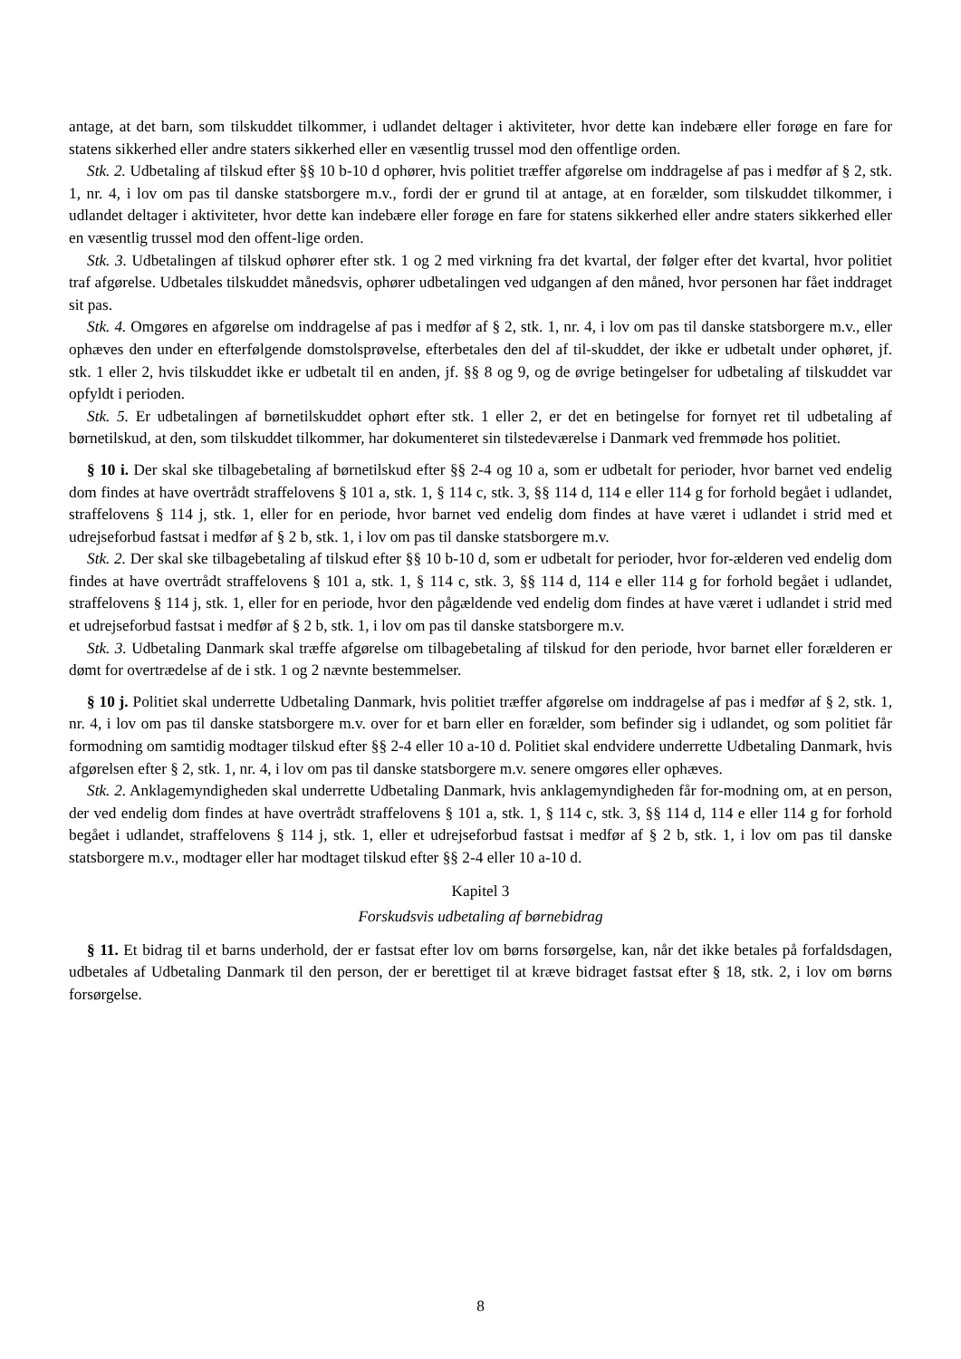antage, at det barn, som tilskuddet tilkommer, i udlandet deltager i aktiviteter, hvor dette kan indebære eller forøge en fare for statens sikkerhed eller andre staters sikkerhed eller en væsentlig trussel mod den offentlige orden.
Stk. 2. Udbetaling af tilskud efter §§ 10 b-10 d ophører, hvis politiet træffer afgørelse om inddragelse af pas i medfør af § 2, stk. 1, nr. 4, i lov om pas til danske statsborgere m.v., fordi der er grund til at antage, at en forælder, som tilskuddet tilkommer, i udlandet deltager i aktiviteter, hvor dette kan indebære eller forøge en fare for statens sikkerhed eller andre staters sikkerhed eller en væsentlig trussel mod den offent-lige orden.
Stk. 3. Udbetalingen af tilskud ophører efter stk. 1 og 2 med virkning fra det kvartal, der følger efter det kvartal, hvor politiet traf afgørelse. Udbetales tilskuddet månedsvis, ophører udbetalingen ved udgangen af den måned, hvor personen har fået inddraget sit pas.
Stk. 4. Omgøres en afgørelse om inddragelse af pas i medfør af § 2, stk. 1, nr. 4, i lov om pas til danske statsborgere m.v., eller ophæves den under en efterfølgende domstolsprøvelse, efterbetales den del af til-skuddet, der ikke er udbetalt under ophøret, jf. stk. 1 eller 2, hvis tilskuddet ikke er udbetalt til en anden, jf. §§ 8 og 9, og de øvrige betingelser for udbetaling af tilskuddet var opfyldt i perioden.
Stk. 5. Er udbetalingen af børnetilskuddet ophørt efter stk. 1 eller 2, er det en betingelse for fornyet ret til udbetaling af børnetilskud, at den, som tilskuddet tilkommer, har dokumenteret sin tilstedeværelse i Danmark ved fremmøde hos politiet.
§ 10 i. Der skal ske tilbagebetaling af børnetilskud efter §§ 2-4 og 10 a, som er udbetalt for perioder, hvor barnet ved endelig dom findes at have overtrådt straffelovens § 101 a, stk. 1, § 114 c, stk. 3, §§ 114 d, 114 e eller 114 g for forhold begået i udlandet, straffelovens § 114 j, stk. 1, eller for en periode, hvor barnet ved endelig dom findes at have været i udlandet i strid med et udrejseforbud fastsat i medfør af § 2 b, stk. 1, i lov om pas til danske statsborgere m.v.
Stk. 2. Der skal ske tilbagebetaling af tilskud efter §§ 10 b-10 d, som er udbetalt for perioder, hvor for-ælderen ved endelig dom findes at have overtrådt straffelovens § 101 a, stk. 1, § 114 c, stk. 3, §§ 114 d, 114 e eller 114 g for forhold begået i udlandet, straffelovens § 114 j, stk. 1, eller for en periode, hvor den pågældende ved endelig dom findes at have været i udlandet i strid med et udrejseforbud fastsat i medfør af § 2 b, stk. 1, i lov om pas til danske statsborgere m.v.
Stk. 3. Udbetaling Danmark skal træffe afgørelse om tilbagebetaling af tilskud for den periode, hvor barnet eller forælderen er dømt for overtrædelse af de i stk. 1 og 2 nævnte bestemmelser.
§ 10 j. Politiet skal underrette Udbetaling Danmark, hvis politiet træffer afgørelse om inddragelse af pas i medfør af § 2, stk. 1, nr. 4, i lov om pas til danske statsborgere m.v. over for et barn eller en forælder, som befinder sig i udlandet, og som politiet får formodning om samtidig modtager tilskud efter §§ 2-4 eller 10 a-10 d. Politiet skal endvidere underrette Udbetaling Danmark, hvis afgørelsen efter § 2, stk. 1, nr. 4, i lov om pas til danske statsborgere m.v. senere omgøres eller ophæves.
Stk. 2. Anklagemyndigheden skal underrette Udbetaling Danmark, hvis anklagemyndigheden får for-modning om, at en person, der ved endelig dom findes at have overtrådt straffelovens § 101 a, stk. 1, § 114 c, stk. 3, §§ 114 d, 114 e eller 114 g for forhold begået i udlandet, straffelovens § 114 j, stk. 1, eller et udrejseforbud fastsat i medfør af § 2 b, stk. 1, i lov om pas til danske statsborgere m.v., modtager eller har modtaget tilskud efter §§ 2-4 eller 10 a-10 d.
Kapitel 3
Forskudsvis udbetaling af børnebidrag
§ 11. Et bidrag til et barns underhold, der er fastsat efter lov om børns forsørgelse, kan, når det ikke betales på forfaldsdagen, udbetales af Udbetaling Danmark til den person, der er berettiget til at kræve bidraget fastsat efter § 18, stk. 2, i lov om børns forsørgelse.
8